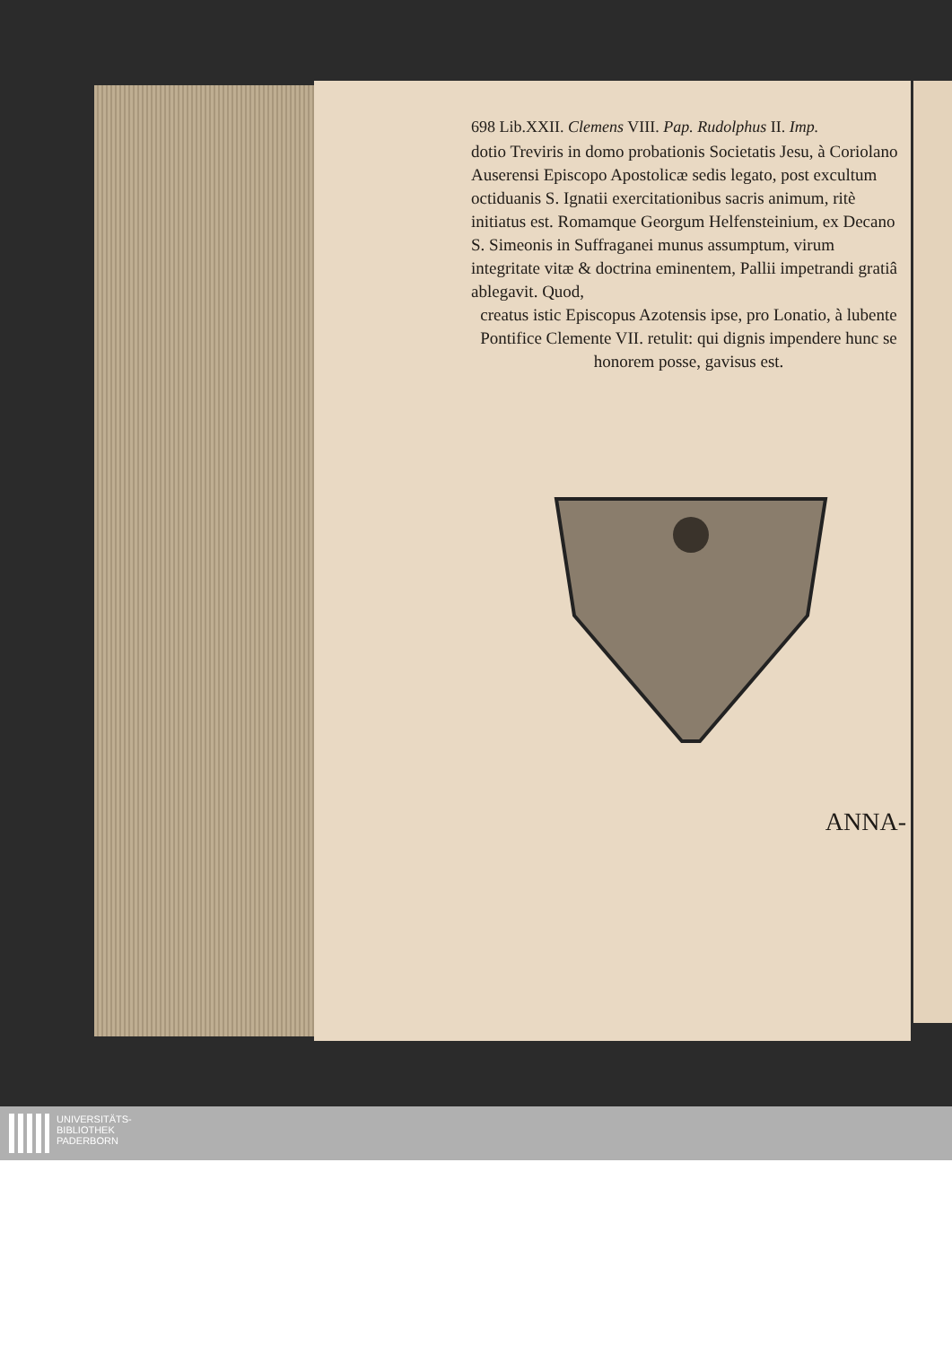698 Lib.XXII. Clemens VIII. Pap. Rudolphus II. Imp.
dotio Treviris in domo probationis Societatis Jesu, à Coriolano Auserensi Episcopo Apostolicæ sedis legato, post excultum octiduanis S. Ignatii exercitationibus sacris animum, ritè initiatus est. Romamque Georgum Helfensteinium, ex Decano S. Simeonis in Suffraganei munus assumptum, virum integritate vitæ & doctrina eminentem, Pallii impetrandi gratiâ ablegavit. Quod,
creatus istic Episcopus Azotensis ipse, pro Lonatio, à lubente Pontifice Clemente VII. retulit: qui dignis impendere hunc se honorem posse, gavisus est.
ANNA-
UNIVERSITÄTS-
BIBLIOTHEK
PADERBORN